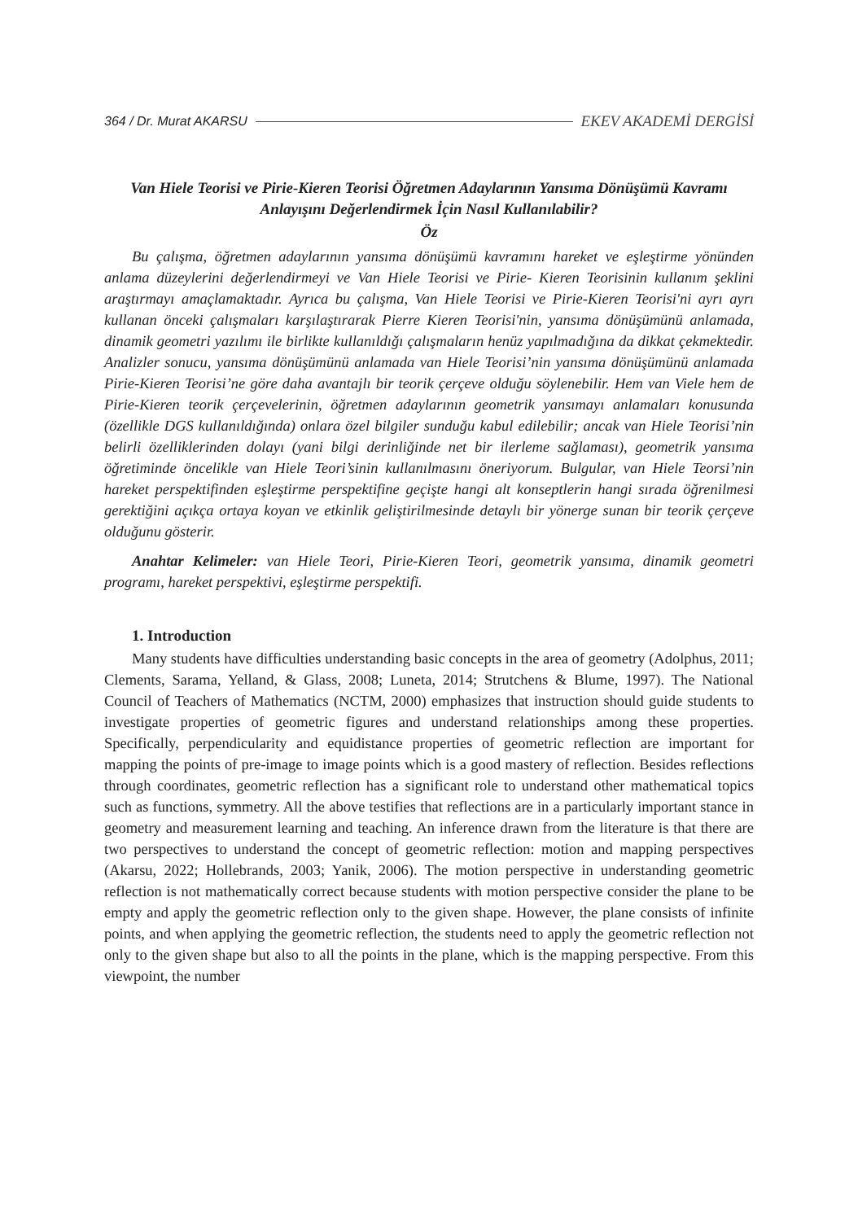364 / Dr. Murat AKARSU EKEV AKADEMİ DERGİSİ
Van Hiele Teorisi ve Pirie-Kieren Teorisi Öğretmen Adaylarının Yansıma Dönüşümü Kavramı Anlayışını Değerlendirmek İçin Nasıl Kullanılabilir?
Öz
Bu çalışma, öğretmen adaylarının yansıma dönüşümü kavramını hareket ve eşleştirme yönünden anlama düzeylerini değerlendirmeyi ve Van Hiele Teorisi ve Pirie- Kieren Teorisinin kullanım şeklini araştırmayı amaçlamaktadır. Ayrıca bu çalışma, Van Hiele Teorisi ve Pirie-Kieren Teorisi'ni ayrı ayrı kullanan önceki çalışmaları karşılaştırarak Pierre Kieren Teorisi'nin, yansıma dönüşümünü anlamada, dinamik geometri yazılımı ile birlikte kullanıldığı çalışmaların henüz yapılmadığına da dikkat çekmektedir. Analizler sonucu, yansıma dönüşümünü anlamada van Hiele Teorisi’nin yansıma dönüşümünü anlamada Pirie-Kieren Teorisi’ne göre daha avantajlı bir teorik çerçeve olduğu söylenebilir. Hem van Viele hem de Pirie-Kieren teorik çerçevelerinin, öğretmen adaylarının geometrik yansımayı anlamaları konusunda (özellikle DGS kullanıldığında) onlara özel bilgiler sunduğu kabul edilebilir; ancak van Hiele Teorisi’nin belirli özelliklerinden dolayı (yani bilgi derinliğinde net bir ilerleme sağlaması), geometrik yansıma öğretiminde öncelikle van Hiele Teori’sinin kullanılmasını öneriyorum. Bulgular, van Hiele Teorsi’nin hareket perspektifinden eşleştirme perspektifine geçişte hangi alt konseptlerin hangi sırada öğrenilmesi gerektiğini açıkça ortaya koyan ve etkinlik geliştirilmesinde detaylı bir yönerge sunan bir teorik çerçeve olduğunu gösterir.
Anahtar Kelimeler: van Hiele Teori, Pirie-Kieren Teori, geometrik yansıma, dinamik geometri programı, hareket perspektivi, eşleştirme perspektifi.
1. Introduction
Many students have difficulties understanding basic concepts in the area of geometry (Adolphus, 2011; Clements, Sarama, Yelland, & Glass, 2008; Luneta, 2014; Strutchens & Blume, 1997). The National Council of Teachers of Mathematics (NCTM, 2000) emphasizes that instruction should guide students to investigate properties of geometric figures and understand relationships among these properties. Specifically, perpendicularity and equidistance properties of geometric reflection are important for mapping the points of pre-image to image points which is a good mastery of reflection. Besides reflections through coordinates, geometric reflection has a significant role to understand other mathematical topics such as functions, symmetry. All the above testifies that reflections are in a particularly important stance in geometry and measurement learning and teaching. An inference drawn from the literature is that there are two perspectives to understand the concept of geometric reflection: motion and mapping perspectives (Akarsu, 2022; Hollebrands, 2003; Yanik, 2006). The motion perspective in understanding geometric reflection is not mathematically correct because students with motion perspective consider the plane to be empty and apply the geometric reflection only to the given shape. However, the plane consists of infinite points, and when applying the geometric reflection, the students need to apply the geometric reflection not only to the given shape but also to all the points in the plane, which is the mapping perspective. From this viewpoint, the number